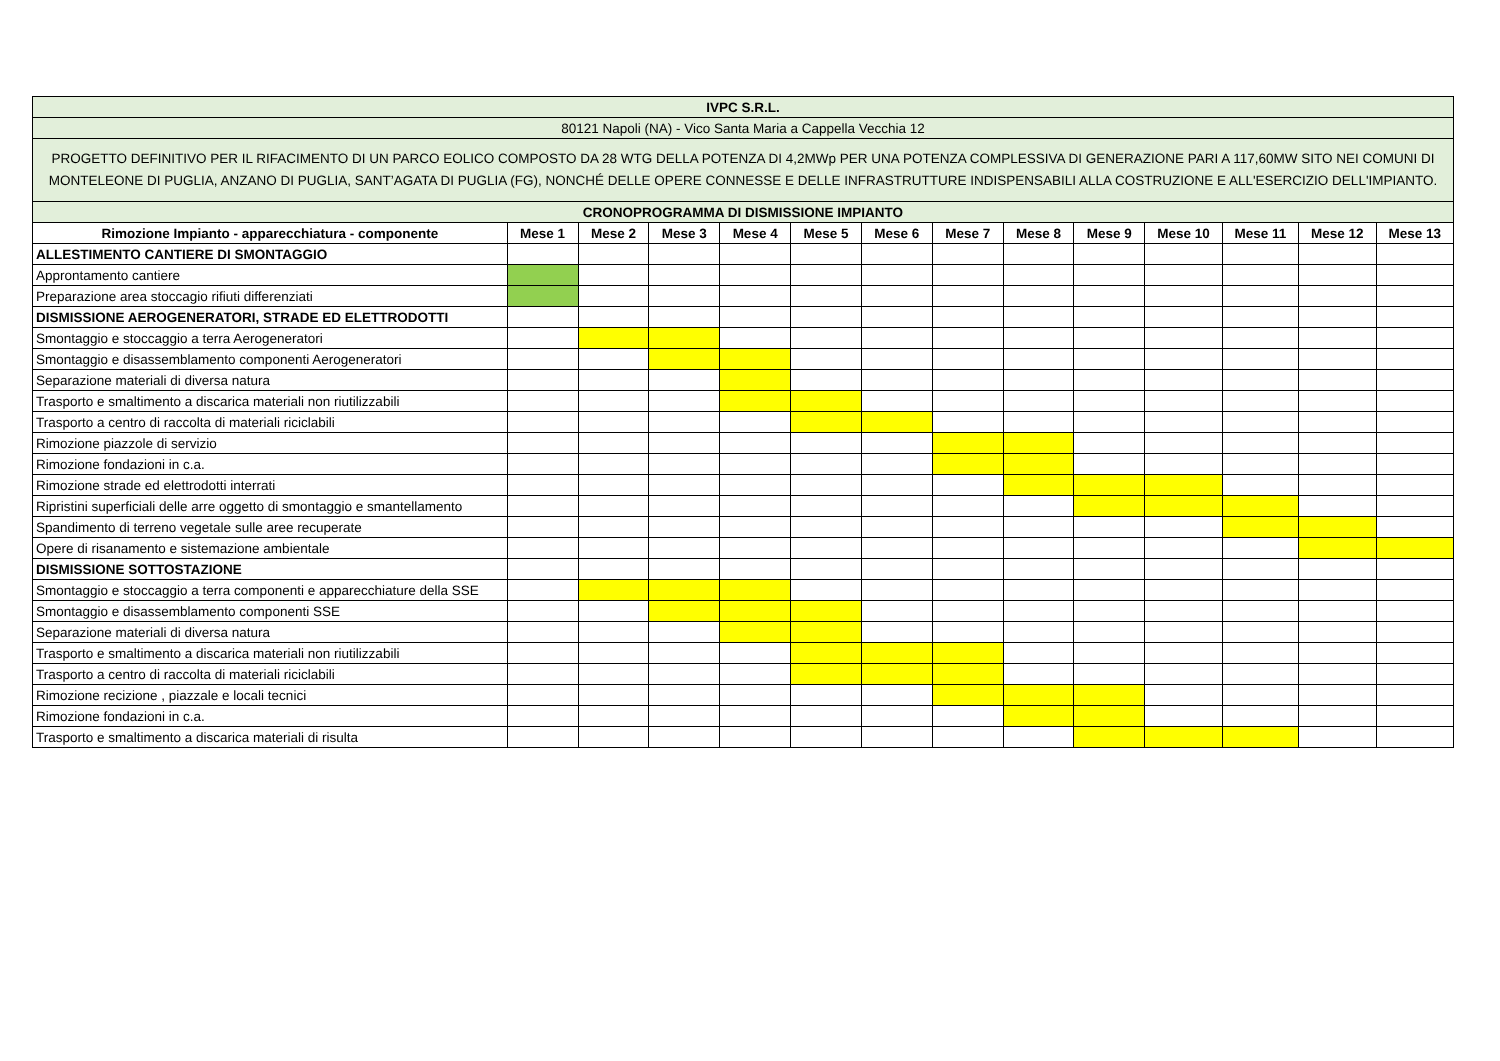| IVPC S.R.L. | | | | | | | | | | | | | |
| 80121 Napoli (NA) - Vico Santa Maria a Cappella Vecchia 12 | | | | | | | | | | | | | |
| PROGETTO DEFINITIVO PER IL RIFACIMENTO DI UN PARCO EOLICO COMPOSTO DA 28 WTG DELLA POTENZA DI 4,2MWp PER UNA POTENZA COMPLESSIVA DI GENERAZIONE PARI A 117,60MW SITO NEI COMUNI DI MONTELEONE DI PUGLIA, ANZANO DI PUGLIA, SANT’AGATA DI PUGLIA (FG), NONCHÉ DELLE OPERE CONNESSE E DELLE INFRASTRUTTURE INDISPENSABILI ALLA COSTRUZIONE E ALL'ESERCIZIO DELL'IMPIANTO. | | | | | | | | | | | | | |
| CRONOPROGRAMMA DI DISMISSIONE IMPIANTO | | | | | | | | | | | | | |
| Rimozione Impianto - apparecchiatura - componente | Mese 1 | Mese 2 | Mese 3 | Mese 4 | Mese 5 | Mese 6 | Mese 7 | Mese 8 | Mese 9 | Mese 10 | Mese 11 | Mese 12 | Mese 13 |
| ALLESTIMENTO CANTIERE DI SMONTAGGIO | | | | | | | | | | | | | |
| Approntamento cantiere | | | | | | | | | | | | | |
| Preparazione area stoccagio rifiuti differenziati | | | | | | | | | | | | | |
| DISMISSIONE AEROGENERATORI, STRADE ED ELETTRODOTTI | | | | | | | | | | | | | |
| Smontaggio e stoccaggio a terra Aerogeneratori | | | | | | | | | | | | | |
| Smontaggio e disassemblamento componenti Aerogeneratori | | | | | | | | | | | | | |
| Separazione materiali di diversa natura | | | | | | | | | | | | | |
| Trasporto e smaltimento a discarica materiali non riutilizzabili | | | | | | | | | | | | | |
| Trasporto a centro di raccolta di materiali riciclabili | | | | | | | | | | | | | |
| Rimozione piazzole di servizio | | | | | | | | | | | | | |
| Rimozione fondazioni in c.a. | | | | | | | | | | | | | |
| Rimozione strade ed elettrodotti interrati | | | | | | | | | | | | | |
| Ripristini superficiali delle arre oggetto di smontaggio e smantellamento | | | | | | | | | | | | | |
| Spandimento di terreno vegetale sulle aree recuperate | | | | | | | | | | | | | |
| Opere di risanamento e sistemazione ambientale | | | | | | | | | | | | | |
| DISMISSIONE SOTTOSTAZIONE | | | | | | | | | | | | | |
| Smontaggio e stoccaggio a terra componenti e apparecchiature della SSE | | | | | | | | | | | | | |
| Smontaggio e disassemblamento componenti SSE | | | | | | | | | | | | | |
| Separazione materiali di diversa natura | | | | | | | | | | | | | |
| Trasporto e smaltimento a discarica materiali non riutilizzabili | | | | | | | | | | | | | |
| Trasporto a centro di raccolta di materiali riciclabili | | | | | | | | | | | | | |
| Rimozione recizione , piazzale e locali tecnici | | | | | | | | | | | | | |
| Rimozione fondazioni in c.a. | | | | | | | | | | | | | |
| Trasporto e smaltimento a discarica materiali di risulta | | | | | | | | | | | | | |